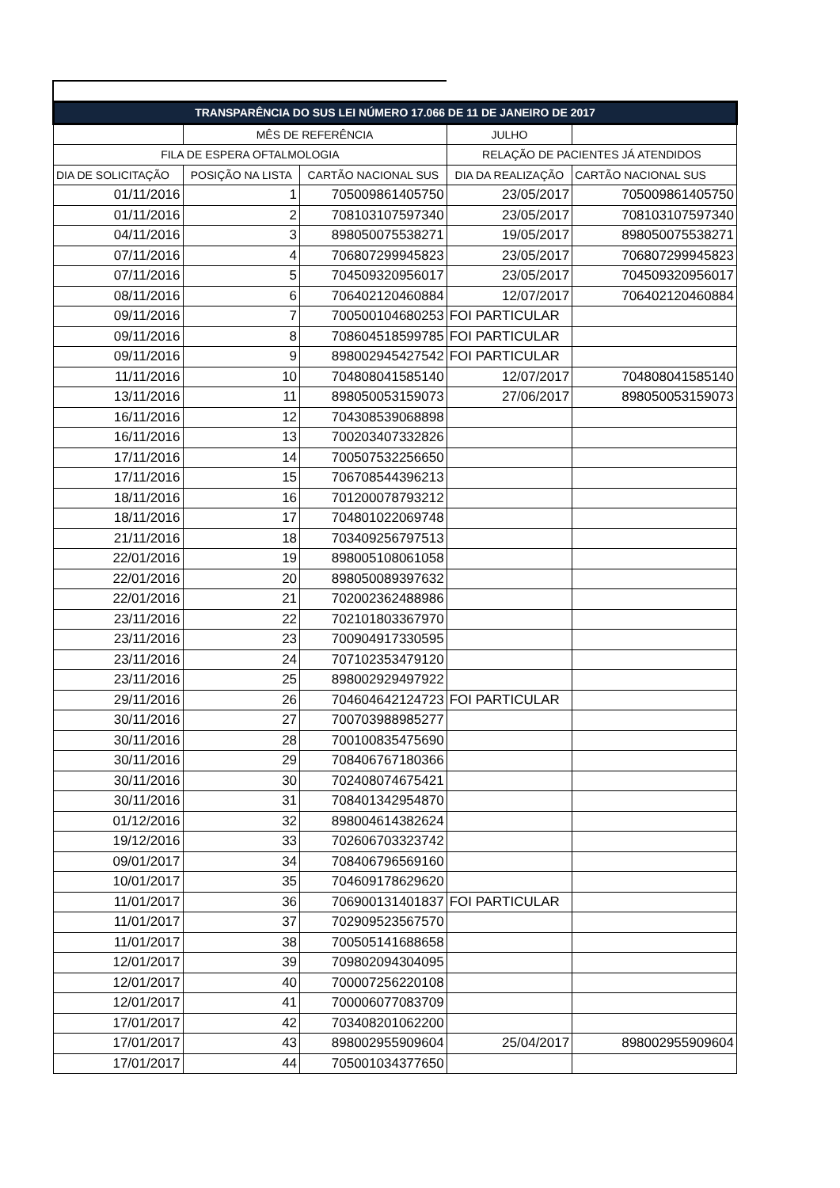| TRANSPARÊNCIA DO SUS LEI NÚMERO 17.066 DE 11 DE JANEIRO DE 2017 | | | | |
| --- | --- | --- | --- | --- |
| | MÊS DE REFERÊNCIA | | JULHO | |
| FILA DE ESPERA OFTALMOLOGIA | | | RELAÇÃO DE PACIENTES JÁ ATENDIDOS | |
| DIA DE SOLICITAÇÃO | POSIÇÃO NA LISTA | CARTÃO NACIONAL SUS | DIA DA REALIZAÇÃO | CARTÃO NACIONAL SUS |
| 01/11/2016 | 1 | 705009861405750 | 23/05/2017 | 705009861405750 |
| 01/11/2016 | 2 | 708103107597340 | 23/05/2017 | 708103107597340 |
| 04/11/2016 | 3 | 898050075538271 | 19/05/2017 | 898050075538271 |
| 07/11/2016 | 4 | 706807299945823 | 23/05/2017 | 706807299945823 |
| 07/11/2016 | 5 | 704509320956017 | 23/05/2017 | 704509320956017 |
| 08/11/2016 | 6 | 706402120460884 | 12/07/2017 | 706402120460884 |
| 09/11/2016 | 7 | 700500104680253 | FOI PARTICULAR | |
| 09/11/2016 | 8 | 708604518599785 | FOI PARTICULAR | |
| 09/11/2016 | 9 | 898002945427542 | FOI PARTICULAR | |
| 11/11/2016 | 10 | 704808041585140 | 12/07/2017 | 704808041585140 |
| 13/11/2016 | 11 | 898050053159073 | 27/06/2017 | 898050053159073 |
| 16/11/2016 | 12 | 704308539068898 | | |
| 16/11/2016 | 13 | 700203407332826 | | |
| 17/11/2016 | 14 | 700507532256650 | | |
| 17/11/2016 | 15 | 706708544396213 | | |
| 18/11/2016 | 16 | 701200078793212 | | |
| 18/11/2016 | 17 | 704801022069748 | | |
| 21/11/2016 | 18 | 703409256797513 | | |
| 22/01/2016 | 19 | 898005108061058 | | |
| 22/01/2016 | 20 | 898050089397632 | | |
| 22/01/2016 | 21 | 702002362488986 | | |
| 23/11/2016 | 22 | 702101803367970 | | |
| 23/11/2016 | 23 | 700904917330595 | | |
| 23/11/2016 | 24 | 707102353479120 | | |
| 23/11/2016 | 25 | 898002929497922 | | |
| 29/11/2016 | 26 | 704604642124723 | FOI PARTICULAR | |
| 30/11/2016 | 27 | 700703988985277 | | |
| 30/11/2016 | 28 | 700100835475690 | | |
| 30/11/2016 | 29 | 708406767180366 | | |
| 30/11/2016 | 30 | 702408074675421 | | |
| 30/11/2016 | 31 | 708401342954870 | | |
| 01/12/2016 | 32 | 898004614382624 | | |
| 19/12/2016 | 33 | 702606703323742 | | |
| 09/01/2017 | 34 | 708406796569160 | | |
| 10/01/2017 | 35 | 704609178629620 | | |
| 11/01/2017 | 36 | 706900131401837 | FOI PARTICULAR | |
| 11/01/2017 | 37 | 702909523567570 | | |
| 11/01/2017 | 38 | 700505141688658 | | |
| 12/01/2017 | 39 | 709802094304095 | | |
| 12/01/2017 | 40 | 700007256220108 | | |
| 12/01/2017 | 41 | 700006077083709 | | |
| 17/01/2017 | 42 | 703408201062200 | | |
| 17/01/2017 | 43 | 898002955909604 | 25/04/2017 | 898002955909604 |
| 17/01/2017 | 44 | 705001034377650 | | |